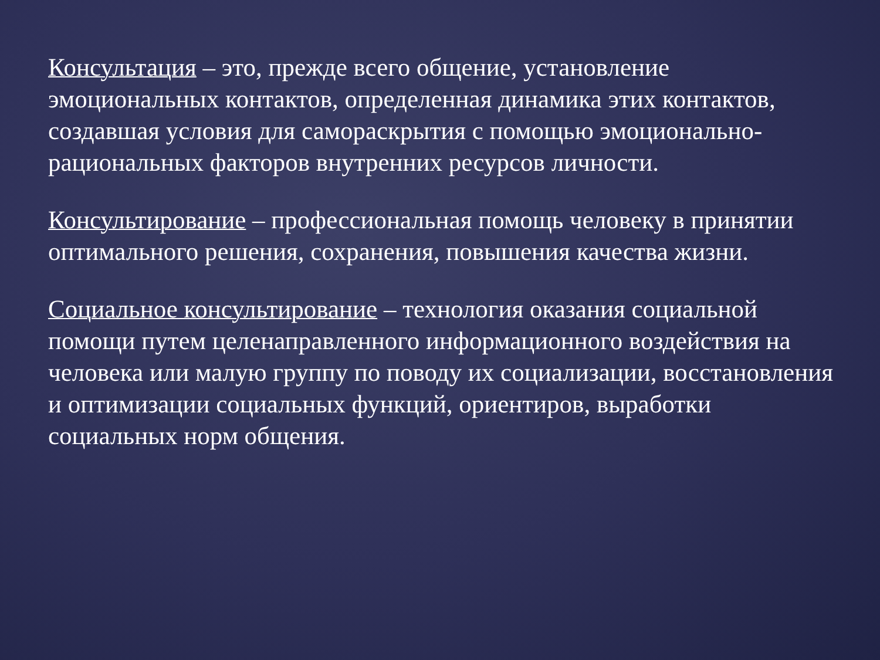Консультация – это, прежде всего общение, установление эмоциональных контактов, определенная динамика этих контактов, создавшая условия для самораскрытия с помощью эмоционально-рациональных факторов внутренних ресурсов личности.
Консультирование – профессиональная помощь человеку в принятии оптимального решения, сохранения, повышения качества жизни.
Социальное консультирование – технология оказания социальной помощи путем целенаправленного информационного воздействия на человека или малую группу по поводу их социализации, восстановления и оптимизации социальных функций, ориентиров, выработки социальных норм общения.